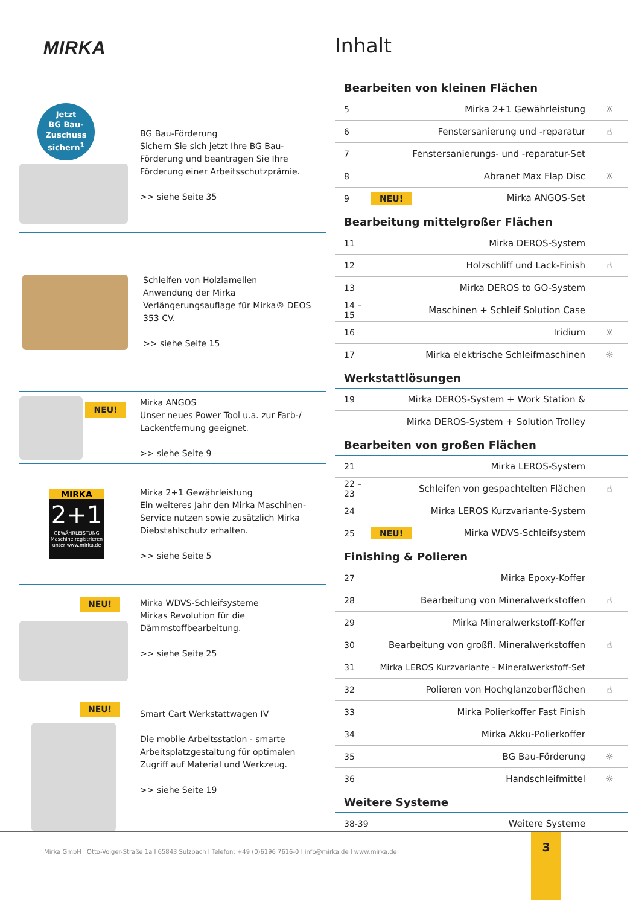MIRKA
Inhalt
Jetzt
BG Bau-
Zuschuss
sichern<sup>1</sup>
BG Bau-Förderung
Sichern Sie sich jetzt Ihre BG Bau-Förderung und beantragen Sie Ihre Förderung einer Arbeitsschutzprämie.
>> siehe Seite 35
Schleifen von Holzlamellen
Anwendung der Mirka Verlängerungsauflage für Mirka® DEOS 353 CV.
>> siehe Seite 15
NEU!
Mirka ANGOS
Unser neues Power Tool u.a. zur Farb-/ Lackentfernung geeignet.
>> siehe Seite 9
MIRKA
2+1
GEWÄHRLEISTUNG
Maschine registrieren unter www.mirka.de
Mirka 2+1 Gewährleistung
Ein weiteres Jahr den Mirka Maschinen-Service nutzen sowie zusätzlich Mirka Diebstahlschutz erhalten.
>> siehe Seite 5
NEU! Mirka WDVS-Schleifsysteme
Mirkas Revolution für die Dämmstoffbearbeitung.
>> siehe Seite 25
NEU!
Smart Cart Werkstattwagen IV
Die mobile Arbeitsstation - smarte Arbeitsplatzgestaltung für optimalen Zugriff auf Material und Werkzeug.
>> siehe Seite 19
Bearbeiten von kleinen Flächen
| 5 | Mirka 2+1 Gewährleistung | ☼ |
| 6 | Fenstersanierung und -reparatur | ☝ |
| 7 | Fenstersanierungs- und -reparatur-Set | |
| 8 | Abranet Max Flap Disc | ☼ |
| 9 | NEU! Mirka ANGOS-Set | |
Bearbeitung mittelgroßer Flächen
| 11 | Mirka DEROS-System | |
| 12 | Holzschliff und Lack-Finish | ☝ |
| 13 | Mirka DEROS to GO-System | |
| 14 – 15 | Maschinen + Schleif Solution Case | |
| 16 | Iridium | ☼ |
| 17 | Mirka elektrische Schleifmaschinen | ☼ |
Werkstattlösungen
| 19 | Mirka DEROS-System + Work Station & | |
| | Mirka DEROS-System + Solution Trolley | |
Bearbeiten von großen Flächen
| 21 | Mirka LEROS-System | |
| 22 – 23 | Schleifen von gespachtelten Flächen | ☝ |
| 24 | Mirka LEROS Kurzvariante-System | |
| 25 | NEU! Mirka WDVS-Schleifsystem | |
Finishing & Polieren
| 27 | Mirka Epoxy-Koffer | |
| 28 | Bearbeitung von Mineralwerkstoffen | ☝ |
| 29 | Mirka Mineralwerkstoff-Koffer | |
| 30 | Bearbeitung von großfl. Mineralwerkstoffen | ☝ |
| 31 | Mirka LEROS Kurzvariante - Mineralwerkstoff-Set | |
| 32 | Polieren von Hochglanzoberflächen | ☝ |
| 33 | Mirka Polierkoffer Fast Finish | |
| 34 | Mirka Akku-Polierkoffer | |
| 35 | BG Bau-Förderung | ☼ |
| 36 | Handschleifmittel | ☼ |
Weitere Systeme
| 38-39 | Weitere Systeme | |
Mirka GmbH I Otto-Volger-Straße 1a I 65843 Sulzbach I Telefon: +49 (0)6196 7616-0 I info@mirka.de I www.mirka.de
3